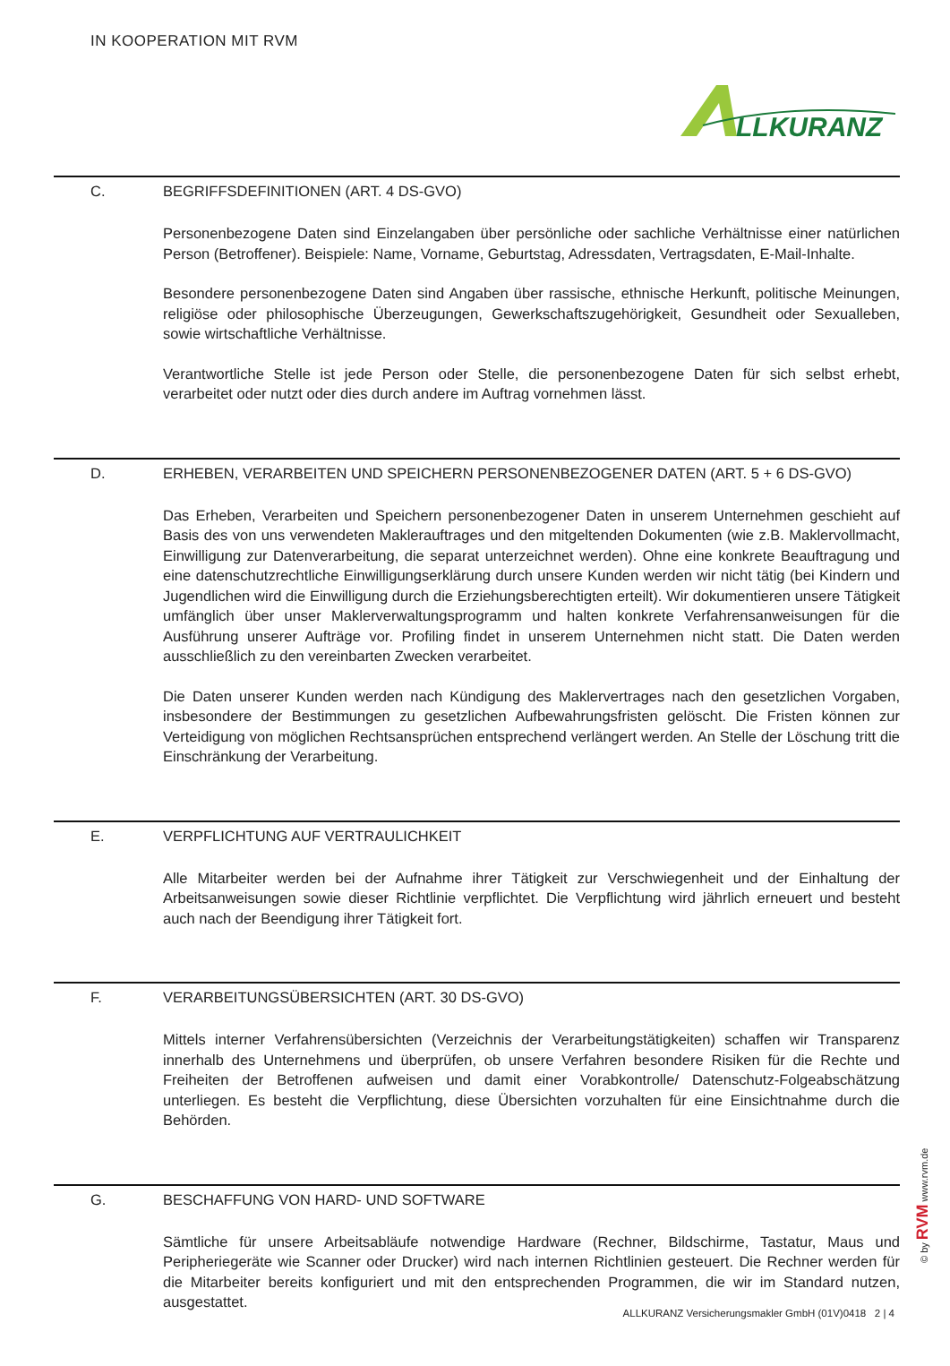IN KOOPERATION MIT RVM
LLKURANZ
C. BEGRIFFSDEFINITIONEN (ART. 4 DS-GVO)
Personenbezogene Daten sind Einzelangaben über persönliche oder sachliche Verhältnisse einer natürlichen Person (Betroffener). Beispiele: Name, Vorname, Geburtstag, Adressdaten, Vertragsdaten, E-Mail-Inhalte.
Besondere personenbezogene Daten sind Angaben über rassische, ethnische Herkunft, politische Meinungen, religiöse oder philosophische Überzeugungen, Gewerkschaftszugehörigkeit, Gesundheit oder Sexualleben, sowie wirtschaftliche Verhältnisse.
Verantwortliche Stelle ist jede Person oder Stelle, die personenbezogene Daten für sich selbst erhebt, verarbeitet oder nutzt oder dies durch andere im Auftrag vornehmen lässt.
D. ERHEBEN, VERARBEITEN UND SPEICHERN PERSONENBEZOGENER DATEN (ART. 5 + 6 DS-GVO)
Das Erheben, Verarbeiten und Speichern personenbezogener Daten in unserem Unternehmen geschieht auf Basis des von uns verwendeten Maklerauftrages und den mitgeltenden Dokumenten (wie z.B. Maklervollmacht, Einwilligung zur Datenverarbeitung, die separat unterzeichnet werden). Ohne eine konkrete Beauftragung und eine datenschutzrechtliche Einwilligungserklärung durch unsere Kunden werden wir nicht tätig (bei Kindern und Jugendlichen wird die Einwilligung durch die Erziehungsberechtigten erteilt). Wir dokumentieren unsere Tätigkeit umfänglich über unser Maklerverwaltungsprogramm und halten konkrete Verfahrensanweisungen für die Ausführung unserer Aufträge vor. Profiling findet in unserem Unternehmen nicht statt. Die Daten werden ausschließlich zu den vereinbarten Zwecken verarbeitet.
Die Daten unserer Kunden werden nach Kündigung des Maklervertrages nach den gesetzlichen Vorgaben, insbesondere der Bestimmungen zu gesetzlichen Aufbewahrungsfristen gelöscht. Die Fristen können zur Verteidigung von möglichen Rechtsansprüchen entsprechend verlängert werden. An Stelle der Löschung tritt die Einschränkung der Verarbeitung.
E. VERPFLICHTUNG AUF VERTRAULICHKEIT
Alle Mitarbeiter werden bei der Aufnahme ihrer Tätigkeit zur Verschwiegenheit und der Einhaltung der Arbeitsanweisungen sowie dieser Richtlinie verpflichtet. Die Verpflichtung wird jährlich erneuert und besteht auch nach der Beendigung ihrer Tätigkeit fort.
F. VERARBEITUNGSÜBERSICHTEN (ART. 30 DS-GVO)
Mittels interner Verfahrensübersichten (Verzeichnis der Verarbeitungstätigkeiten) schaffen wir Transparenz innerhalb des Unternehmens und überprüfen, ob unsere Verfahren besondere Risiken für die Rechte und Freiheiten der Betroffenen aufweisen und damit einer Vorabkontrolle/ Datenschutz-Folgeabschätzung unterliegen. Es besteht die Verpflichtung, diese Übersichten vorzuhalten für eine Einsichtnahme durch die Behörden.
G. BESCHAFFUNG VON HARD- UND SOFTWARE
Sämtliche für unsere Arbeitsabläufe notwendige Hardware (Rechner, Bildschirme, Tastatur, Maus und Peripheriegeräte wie Scanner oder Drucker) wird nach internen Richtlinien gesteuert. Die Rechner werden für die Mitarbeiter bereits konfiguriert und mit den entsprechenden Programmen, die wir im Standard nutzen, ausgestattet.
© by RVM www.rvm.de
ALLKURANZ Versicherungsmakler GmbH (01V)0418 2 | 4